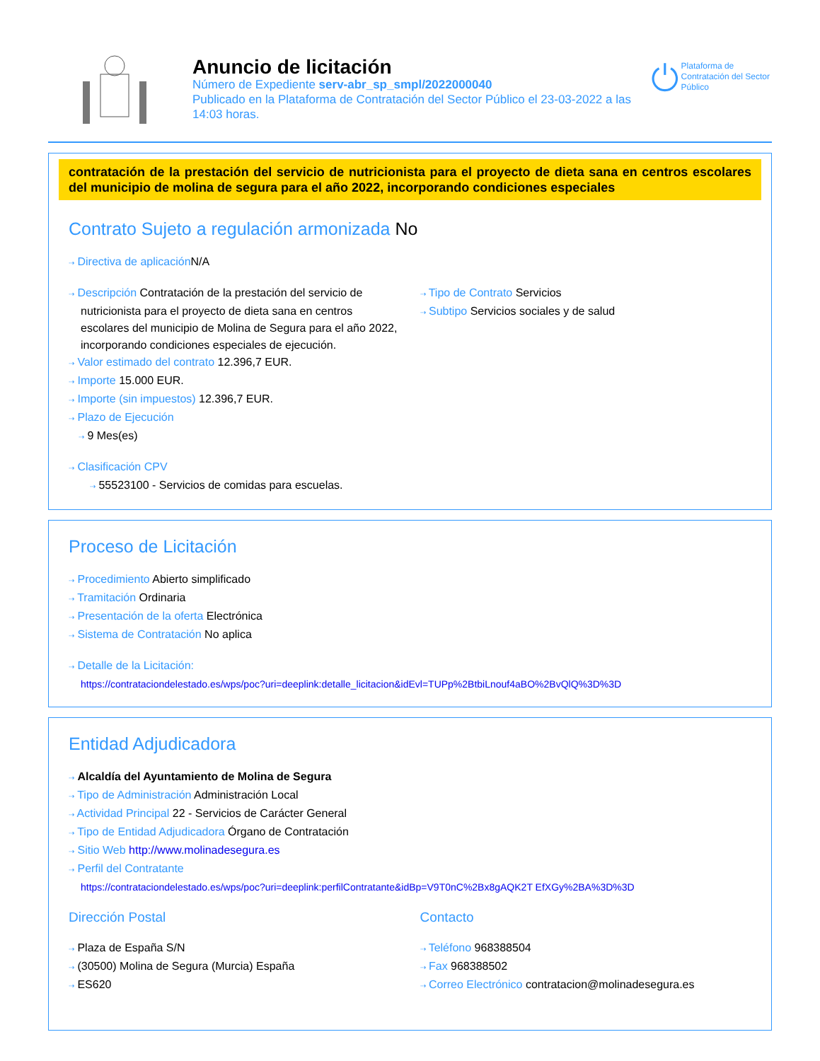Anuncio de licitación
Número de Expediente serv-abr_sp_smpl/2022000040
Publicado en la Plataforma de Contratación del Sector Público el 23-03-2022 a las 14:03 horas.
Plataforma de Contratación del Sector Público
contratación de la prestación del servicio de nutricionista para el proyecto de dieta sana en centros escolares del municipio de molina de segura para el año 2022, incorporando condiciones especiales
Contrato Sujeto a regulación armonizada No
⇢ Directiva de aplicación N/A
⇢ Descripción Contratación de la prestación del servicio de nutricionista para el proyecto de dieta sana en centros escolares del municipio de Molina de Segura para el año 2022, incorporando condiciones especiales de ejecución.
⇢ Valor estimado del contrato 12.396,7 EUR.
⇢ Importe 15.000 EUR.
⇢ Importe (sin impuestos) 12.396,7 EUR.
⇢ Plazo de Ejecución
⇢ 9 Mes(es)
⇢ Clasificación CPV
⇢ 55523100 - Servicios de comidas para escuelas.
⇢ Tipo de Contrato Servicios
⇢ Subtipo Servicios sociales y de salud
Proceso de Licitación
⇢ Procedimiento Abierto simplificado
⇢ Tramitación Ordinaria
⇢ Presentación de la oferta Electrónica
⇢ Sistema de Contratación No aplica
⇢ Detalle de la Licitación:
https://contrataciondelestado.es/wps/poc?uri=deeplink:detalle_licitacion&idEvl=TUPp%2BtbiLnouf4aBO%2BvQlQ%3D%3D
Entidad Adjudicadora
⇢ Alcaldía del Ayuntamiento de Molina de Segura
⇢ Tipo de Administración Administración Local
⇢ Actividad Principal 22 - Servicios de Carácter General
⇢ Tipo de Entidad Adjudicadora Órgano de Contratación
⇢ Sitio Web http://www.molinadesegura.es
⇢ Perfil del Contratante
https://contrataciondelestado.es/wps/poc?uri=deeplink:perfilContratante&idBp=V9T0nC%2Bx8gAQK2T EfXGy%2BA%3D%3D
Dirección Postal
⇢ Plaza de España S/N
⇢ (30500) Molina de Segura (Murcia) España
⇢ ES620
Contacto
⇢ Teléfono 968388504
⇢ Fax 968388502
⇢ Correo Electrónico contratacion@molinadesegura.es